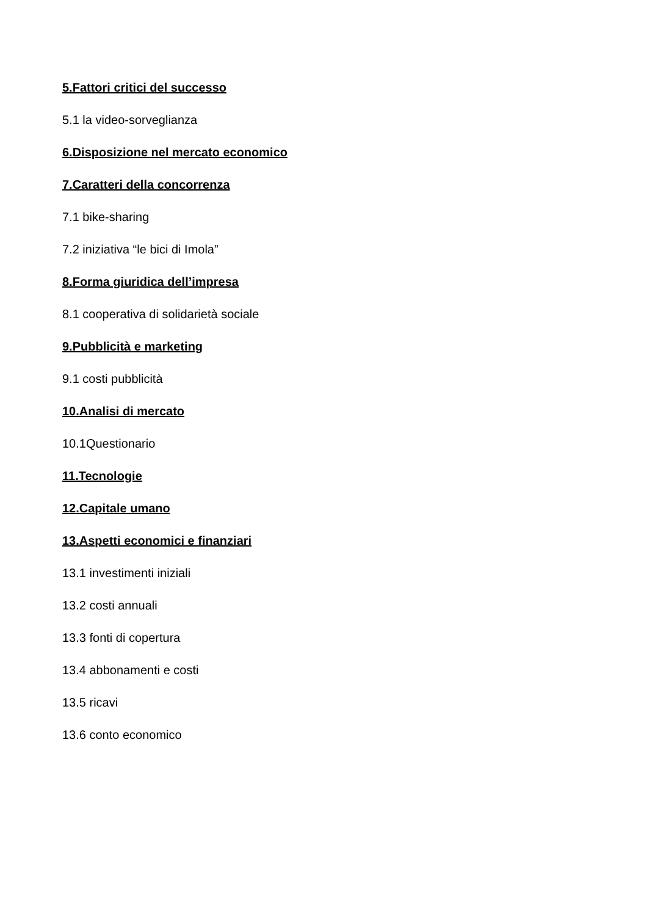5.Fattori critici del successo
5.1 la video-sorveglianza
6.Disposizione nel mercato economico
7.Caratteri della concorrenza
7.1 bike-sharing
7.2 iniziativa “le bici di Imola”
8.Forma giuridica dell’impresa
8.1 cooperativa di solidarietà sociale
9.Pubblicità e marketing
9.1 costi pubblicità
10.Analisi di mercato
10.1Questionario
11.Tecnologie
12.Capitale umano
13.Aspetti economici e finanziari
13.1 investimenti iniziali
13.2 costi annuali
13.3 fonti di copertura
13.4 abbonamenti e costi
13.5 ricavi
13.6 conto economico